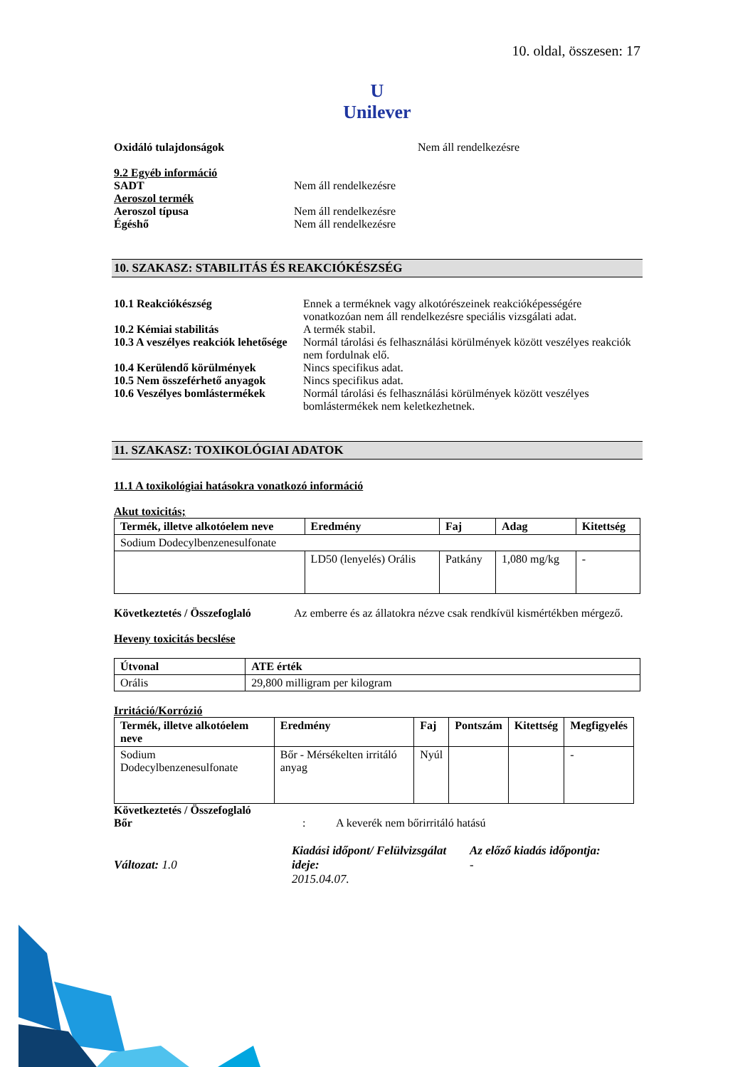10. oldal, összesen: 17
U
Unilever
Oxidáló tulajdonságok Nem áll rendelkezésre
9.2 Egyéb információ
SADT Nem áll rendelkezésre
Aeroszol termék
Aeroszol típusa Nem áll rendelkezésre
Égéshő Nem áll rendelkezésre
10. SZAKASZ: STABILITÁS ÉS REAKCIÓKÉSZSÉG
10.1 Reakciókészség Ennek a terméknek vagy alkotórészeinek reakcióképességére vonatkozóan nem áll rendelkezésre speciális vizsgálati adat.
10.2 Kémiai stabilitás A termék stabil.
10.3 A veszélyes reakciók lehetősége
Normál tárolási és felhasználási körülmények között veszélyes reakciók nem fordulnak elő.
10.4 Kerülendő körülmények Nincs specifikus adat.
10.5 Nem összeférhető anyagok
Nincs specifikus adat.
10.6 Veszélyes bomlástermékek
Normál tárolási és felhasználási körülmények között veszélyes bomlástermékek nem keletkezhetnek.
11. SZAKASZ: TOXIKOLÓGIAI ADATOK
11.1 A toxikológiai hatásokra vonatkozó információ
Akut toxicitás;
| Termék, illetve alkotóelem neve | Eredmény | Faj | Adag | Kitettség |
| --- | --- | --- | --- | --- |
| Sodium Dodecylbenzenesulfonate | | | | |
| | LD50 (lenyelés) Orális | Patkány | 1,080 mg/kg | - |
Következtetés / Összefoglaló
Az emberre és az állatokra nézve csak rendkívül kismértékben mérgező.
Heveny toxicitás becslése
| Útvonal | ATE érték |
| --- | --- |
| Orális | 29,800 milligram per kilogram |
Irritáció/Korrózió
| Termék, illetve alkotóelem neve | Eredmény | Faj | Pontszám | Kitettség | Megfigyelés |
| --- | --- | --- | --- | --- | --- |
| Sodium Dodecylbenzenesulfonate | Bőr - Mérsékelten irritáló anyag | Nyúl | | | - |
Következtetés / Összefoglaló
Bőr : A keverék nem bőrirritáló hatású
Változat: 1.0
Kiadási időpont/ Felülvizsgálat ideje:
2015.04.07.
Az előző kiadás időpontja:
-